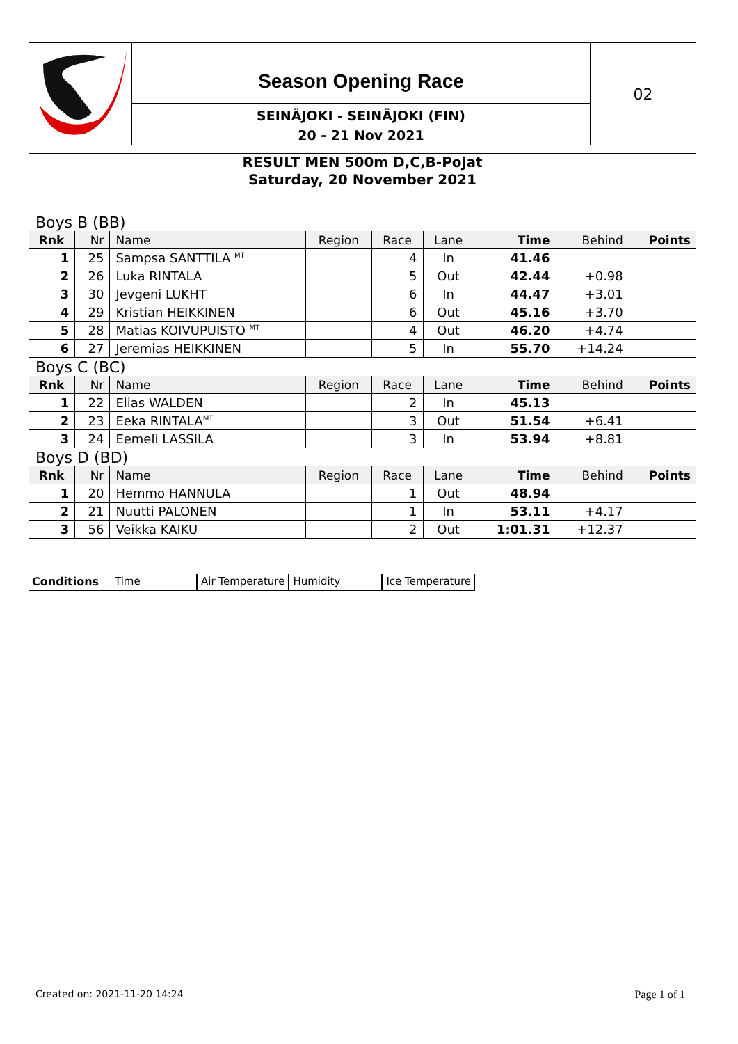Season Opening Race
SEINÄJOKI - SEINÄJOKI (FIN)
20 - 21 Nov 2021
02
RESULT MEN 500m D,C,B-Pojat
Saturday, 20 November 2021
| Boys B (BB) | | | | | | | | |
| Rnk | Nr | Name | Region | Race | Lane | Time | Behind | Points |
| 1 | 25 | Sampsa SANTTILA <sup>MT</sup> | | 4 | In | 41.46 | | |
| 2 | 26 | Luka RINTALA | | 5 | Out | 42.44 | +0.98 | |
| 3 | 30 | Jevgeni LUKHT | | 6 | In | 44.47 | +3.01 | |
| 4 | 29 | Kristian HEIKKINEN | | 6 | Out | 45.16 | +3.70 | |
| 5 | 28 | Matias KOIVUPUISTO <sup>MT</sup> | | 4 | Out | 46.20 | +4.74 | |
| 6 | 27 | Jeremias HEIKKINEN | | 5 | In | 55.70 | +14.24 | |
| Boys C (BC) | | | | | | | | |
| Rnk | Nr | Name | Region | Race | Lane | Time | Behind | Points |
| 1 | 22 | Elias WALDEN | | 2 | In | 45.13 | | |
| 2 | 23 | Eeka RINTALA<sup>MT</sup> | | 3 | Out | 51.54 | +6.41 | |
| 3 | 24 | Eemeli LASSILA | | 3 | In | 53.94 | +8.81 | |
| Boys D (BD) | | | | | | | | |
| Rnk | Nr | Name | Region | Race | Lane | Time | Behind | Points |
| 1 | 20 | Hemmo HANNULA | | 1 | Out | 48.94 | | |
| 2 | 21 | Nuutti PALONEN | | 1 | In | 53.11 | +4.17 | |
| 3 | 56 | Veikka KAIKU | | 2 | Out | 1:01.31 | +12.37 | |
Conditions Time Air Temperature Humidity Ice Temperature
Created on: 2021-11-20 14:24 Page 1 of 1